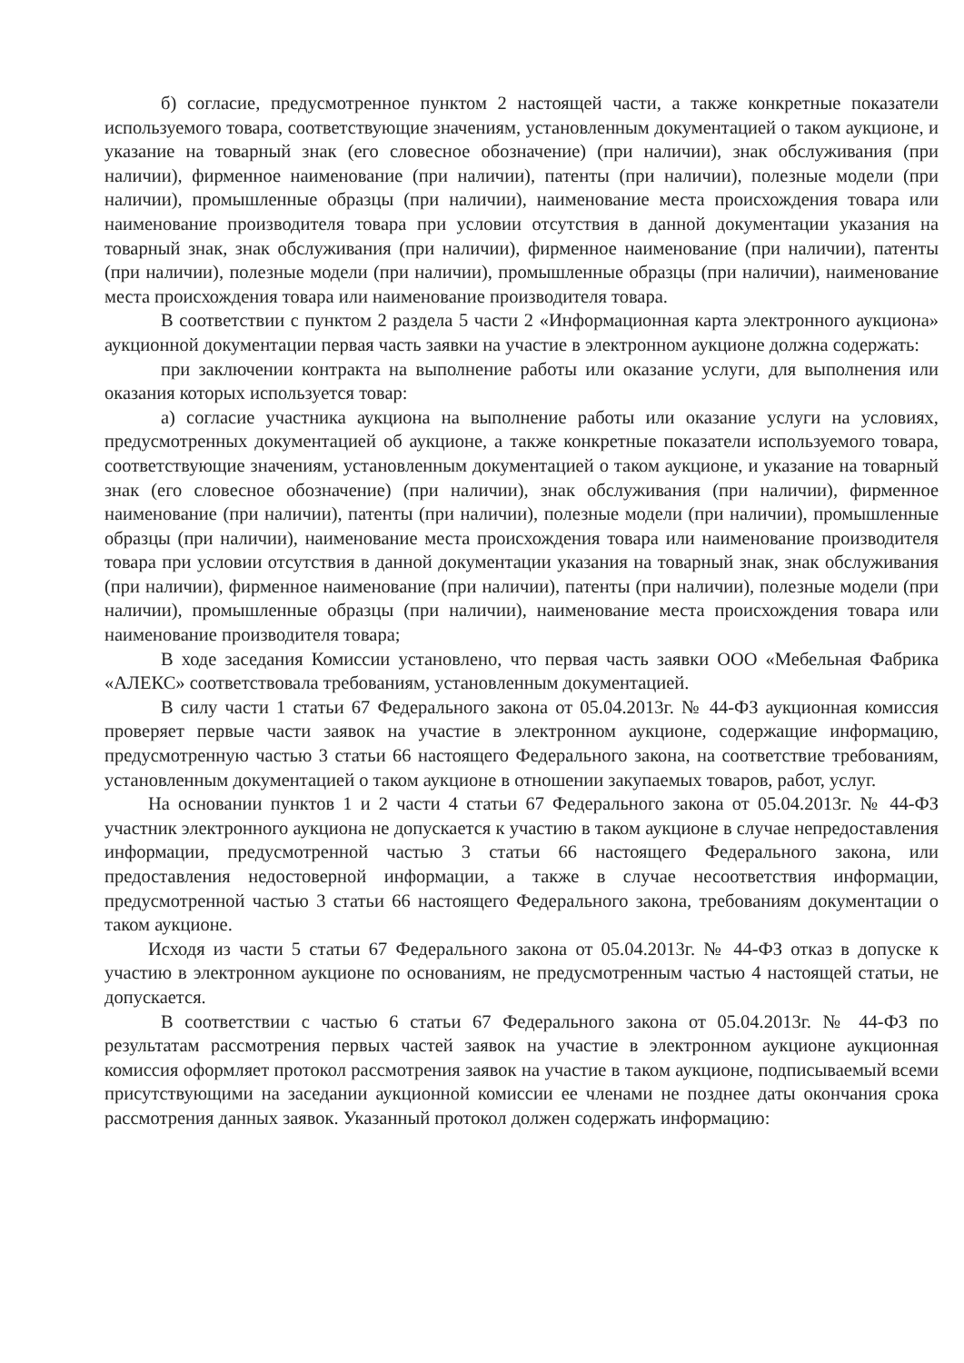б) согласие, предусмотренное пунктом 2 настоящей части, а также конкретные показатели используемого товара, соответствующие значениям, установленным документацией о таком аукционе, и указание на товарный знак (его словесное обозначение) (при наличии), знак обслуживания (при наличии), фирменное наименование (при наличии), патенты (при наличии), полезные модели (при наличии), промышленные образцы (при наличии), наименование места происхождения товара или наименование производителя товара при условии отсутствия в данной документации указания на товарный знак, знак обслуживания (при наличии), фирменное наименование (при наличии), патенты (при наличии), полезные модели (при наличии), промышленные образцы (при наличии), наименование места происхождения товара или наименование производителя товара.
В соответствии с пунктом 2 раздела 5 части 2 «Информационная карта электронного аукциона» аукционной документации первая часть заявки на участие в электронном аукционе должна содержать:
при заключении контракта на выполнение работы или оказание услуги, для выполнения или оказания которых используется товар:
а) согласие участника аукциона на выполнение работы или оказание услуги на условиях, предусмотренных документацией об аукционе, а также конкретные показатели используемого товара, соответствующие значениям, установленным документацией о таком аукционе, и указание на товарный знак (его словесное обозначение) (при наличии), знак обслуживания (при наличии), фирменное наименование (при наличии), патенты (при наличии), полезные модели (при наличии), промышленные образцы (при наличии), наименование места происхождения товара или наименование производителя товара при условии отсутствия в данной документации указания на товарный знак, знак обслуживания (при наличии), фирменное наименование (при наличии), патенты (при наличии), полезные модели (при наличии), промышленные образцы (при наличии), наименование места происхождения товара или наименование производителя товара;
В ходе заседания Комиссии установлено, что первая часть заявки ООО «Мебельная Фабрика «АЛЕКС» соответствовала требованиям, установленным документацией.
В силу части 1 статьи 67 Федерального закона от 05.04.2013г. № 44-ФЗ аукционная комиссия проверяет первые части заявок на участие в электронном аукционе, содержащие информацию, предусмотренную частью 3 статьи 66 настоящего Федерального закона, на соответствие требованиям, установленным документацией о таком аукционе в отношении закупаемых товаров, работ, услуг.
На основании пунктов 1 и 2 части 4 статьи 67 Федерального закона от 05.04.2013г. № 44-ФЗ участник электронного аукциона не допускается к участию в таком аукционе в случае непредоставления информации, предусмотренной частью 3 статьи 66 настоящего Федерального закона, или предоставления недостоверной информации, а также в случае несоответствия информации, предусмотренной частью 3 статьи 66 настоящего Федерального закона, требованиям документации о таком аукционе.
Исходя из части 5 статьи 67 Федерального закона от 05.04.2013г. № 44-ФЗ отказ в допуске к участию в электронном аукционе по основаниям, не предусмотренным частью 4 настоящей статьи, не допускается.
В соответствии с частью 6 статьи 67 Федерального закона от 05.04.2013г. № 44-ФЗ по результатам рассмотрения первых частей заявок на участие в электронном аукционе аукционная комиссия оформляет протокол рассмотрения заявок на участие в таком аукционе, подписываемый всеми присутствующими на заседании аукционной комиссии ее членами не позднее даты окончания срока рассмотрения данных заявок. Указанный протокол должен содержать информацию: